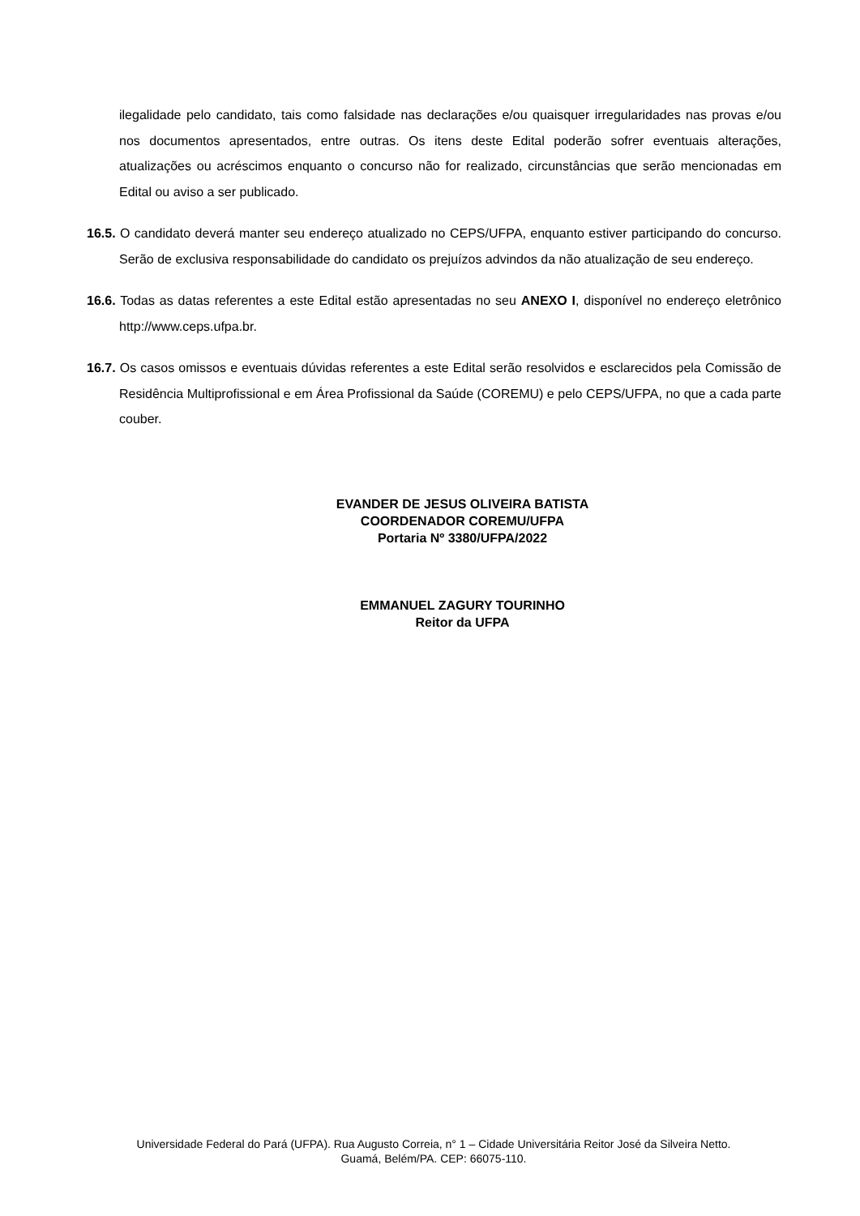ilegalidade pelo candidato, tais como falsidade nas declarações e/ou quaisquer irregularidades nas provas e/ou nos documentos apresentados, entre outras. Os itens deste Edital poderão sofrer eventuais alterações, atualizações ou acréscimos enquanto o concurso não for realizado, circunstâncias que serão mencionadas em Edital ou aviso a ser publicado.
16.5. O candidato deverá manter seu endereço atualizado no CEPS/UFPA, enquanto estiver participando do concurso. Serão de exclusiva responsabilidade do candidato os prejuízos advindos da não atualização de seu endereço.
16.6. Todas as datas referentes a este Edital estão apresentadas no seu ANEXO I, disponível no endereço eletrônico http://www.ceps.ufpa.br.
16.7. Os casos omissos e eventuais dúvidas referentes a este Edital serão resolvidos e esclarecidos pela Comissão de Residência Multiprofissional e em Área Profissional da Saúde (COREMU) e pelo CEPS/UFPA, no que a cada parte couber.
EVANDER DE JESUS OLIVEIRA BATISTA
COORDENADOR COREMU/UFPA
Portaria Nº 3380/UFPA/2022
EMMANUEL ZAGURY TOURINHO
Reitor da UFPA
Universidade Federal do Pará (UFPA). Rua Augusto Correia, n° 1 – Cidade Universitária Reitor José da Silveira Netto.
Guamá, Belém/PA. CEP: 66075-110.